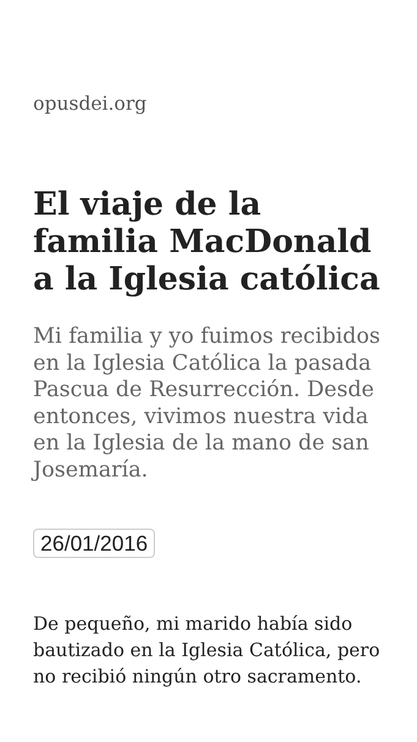opusdei.org
El viaje de la familia MacDonald a la Iglesia católica
Mi familia y yo fuimos recibidos en la Iglesia Católica la pasada Pascua de Resurrección. Desde entonces, vivimos nuestra vida en la Iglesia de la mano de san Josemaría.
26/01/2016
De pequeño, mi marido había sido bautizado en la Iglesia Católica, pero no recibió ningún otro sacramento.